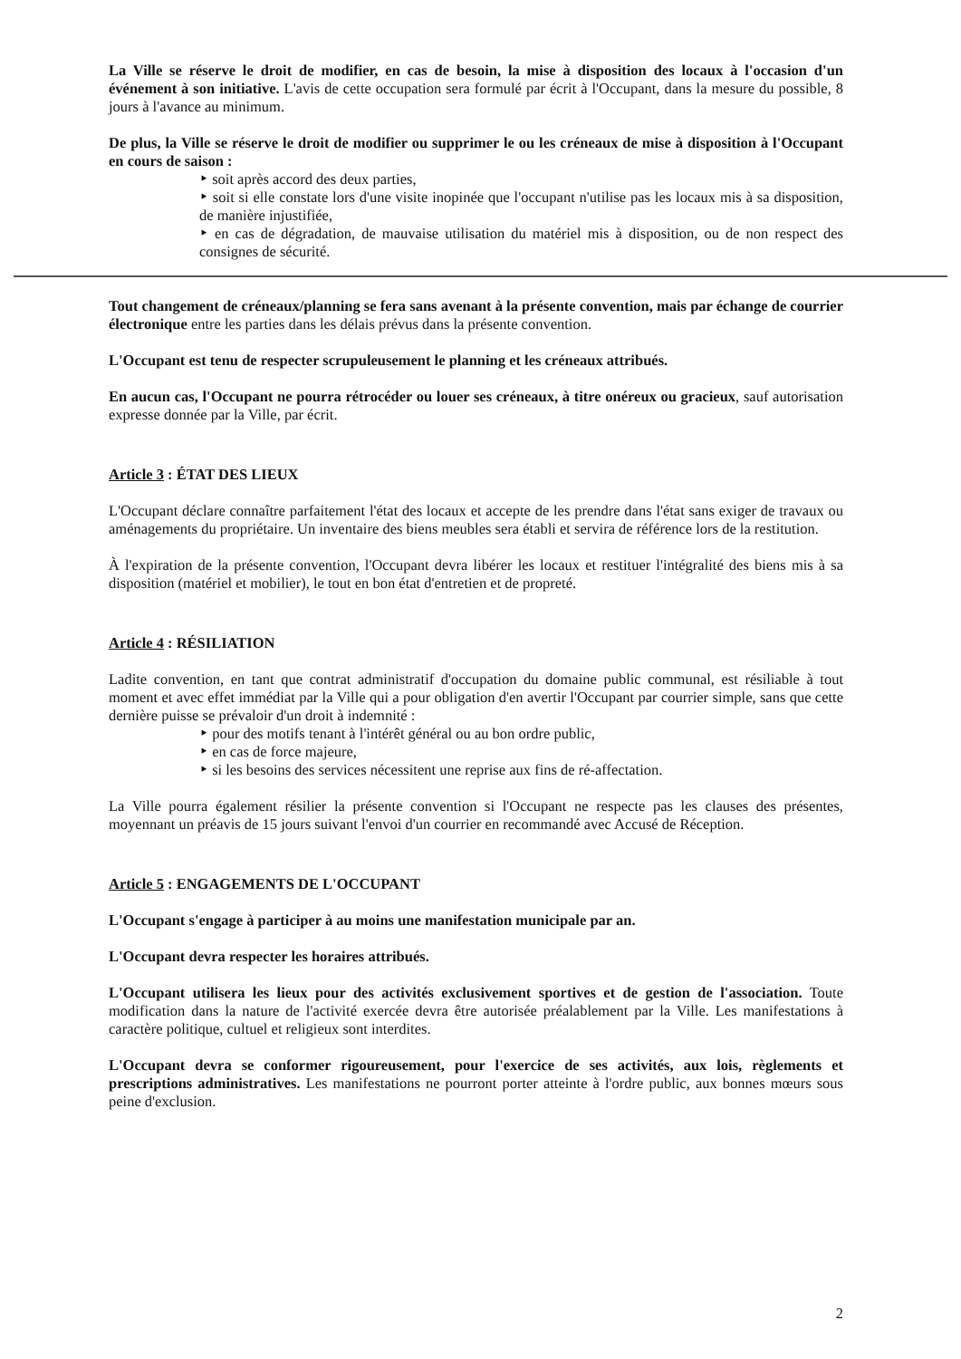La Ville se réserve le droit de modifier, en cas de besoin, la mise à disposition des locaux à l'occasion d'un événement à son initiative. L'avis de cette occupation sera formulé par écrit à l'Occupant, dans la mesure du possible, 8 jours à l'avance au minimum.
De plus, la Ville se réserve le droit de modifier ou supprimer le ou les créneaux de mise à disposition à l'Occupant en cours de saison :
‣ soit après accord des deux parties,
‣ soit si elle constate lors d'une visite inopinée que l'occupant n'utilise pas les locaux mis à sa disposition, de manière injustifiée,
‣ en cas de dégradation, de mauvaise utilisation du matériel mis à disposition, ou de non respect des consignes de sécurité.
Tout changement de créneaux/planning se fera sans avenant à la présente convention, mais par échange de courrier électronique entre les parties dans les délais prévus dans la présente convention.
L'Occupant est tenu de respecter scrupuleusement le planning et les créneaux attribués.
En aucun cas, l'Occupant ne pourra rétrocéder ou louer ses créneaux, à titre onéreux ou gracieux, sauf autorisation expresse donnée par la Ville, par écrit.
Article 3 : ÉTAT DES LIEUX
L'Occupant déclare connaître parfaitement l'état des locaux et accepte de les prendre dans l'état sans exiger de travaux ou aménagements du propriétaire. Un inventaire des biens meubles sera établi et servira de référence lors de la restitution.
À l'expiration de la présente convention, l'Occupant devra libérer les locaux et restituer l'intégralité des biens mis à sa disposition (matériel et mobilier), le tout en bon état d'entretien et de propreté.
Article 4 : RÉSILIATION
Ladite convention, en tant que contrat administratif d'occupation du domaine public communal, est résiliable à tout moment et avec effet immédiat par la Ville qui a pour obligation d'en avertir l'Occupant par courrier simple, sans que cette dernière puisse se prévaloir d'un droit à indemnité :
‣ pour des motifs tenant à l'intérêt général ou au bon ordre public,
‣ en cas de force majeure,
‣ si les besoins des services nécessitent une reprise aux fins de ré-affectation.
La Ville pourra également résilier la présente convention si l'Occupant ne respecte pas les clauses des présentes, moyennant un préavis de 15 jours suivant l'envoi d'un courrier en recommandé avec Accusé de Réception.
Article 5 : ENGAGEMENTS DE L'OCCUPANT
L'Occupant s'engage à participer à au moins une manifestation municipale par an.
L'Occupant devra respecter les horaires attribués.
L'Occupant utilisera les lieux pour des activités exclusivement sportives et de gestion de l'association. Toute modification dans la nature de l'activité exercée devra être autorisée préalablement par la Ville. Les manifestations à caractère politique, cultuel et religieux sont interdites.
L'Occupant devra se conformer rigoureusement, pour l'exercice de ses activités, aux lois, règlements et prescriptions administratives. Les manifestations ne pourront porter atteinte à l'ordre public, aux bonnes mœurs sous peine d'exclusion.
2